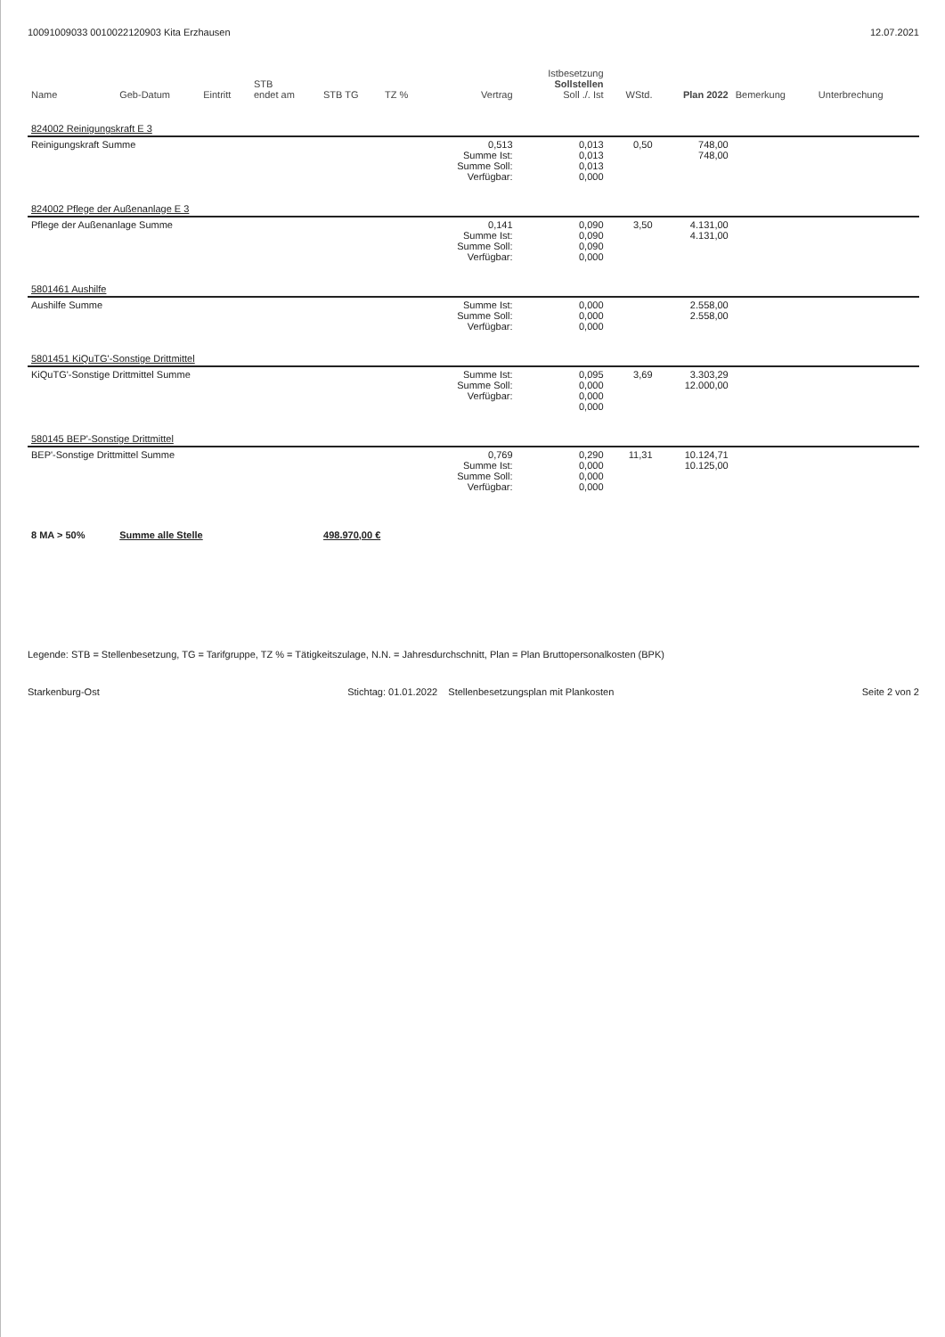10091009033 0010022120903 Kita Erzhausen 12.07.2021
| Name | Geb-Datum | Eintritt | STB endet am | STB TG | TZ % | Vertrag | Istbesetzung Sollstellen Soll ./. Ist | WStd. | Plan 2022 | Bemerkung | Unterbrechung |
| --- | --- | --- | --- | --- | --- | --- | --- | --- | --- | --- | --- |
| 824002 Reinigungskraft E 3 | | | | | | | | | | | |
| Reinigungskraft Summe | | | | | | 0,513 Summe Ist: Summe Soll: Verfügbar: | 0,013 0,013 0,013 0,000 | 0,50 | 748,00 748,00 | | |
| 824002 Pflege der Außenanlage E 3 | | | | | | | | | | | |
| Pflege der Außenanlage Summe | | | | | | 0,141 Summe Ist: Summe Soll: Verfügbar: | 0,090 0,090 0,090 0,000 | 3,50 | 4.131,00 4.131,00 | | |
| 5801461 Aushilfe | | | | | | | | | | | |
| Aushilfe Summe | | | | | | Summe Ist: Summe Soll: Verfügbar: | 0,000 0,000 0,000 | | 2.558,00 2.558,00 | | |
| 5801451 KiQuTG'-Sonstige Drittmittel | | | | | | | | | | | |
| KiQuTG'-Sonstige Drittmittel Summe | | | | | | Summe Ist: Summe Soll: Verfügbar: | 0,095 0,000 0,000 0,000 | 3,69 | 3.303,29 12.000,00 | | |
| 580145 BEP'-Sonstige Drittmittel | | | | | | | | | | | |
| BEP'-Sonstige Drittmittel Summe | | | | | | 0,769 Summe Ist: Summe Soll: Verfügbar: | 0,290 0,000 0,000 0,000 | 11,31 | 10.124,71 10.125,00 | | |
| 8 MA > 50% | Summe alle Stelle | | | 498.970,00 € | | | | | | | |
Legende: STB = Stellenbesetzung, TG = Tarifgruppe, TZ % = Tätigkeitszulage, N.N. = Jahresdurchschnitt, Plan = Plan Bruttopersonalkosten (BPK)
Starkenburg-Ost Stichtag: 01.01.2022 Stellenbesetzungsplan mit Plankosten Seite 2 von 2